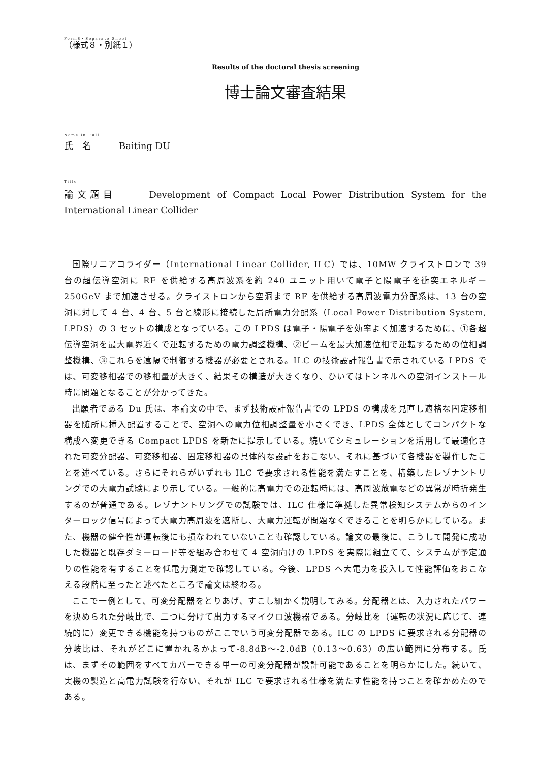Form8・Separate Sheet
（様式８・別紙１）
Results of the doctoral thesis screening
博士論文審査結果
Name in Full
氏　名　　　Baiting DU
Title
論文題目　　 Development of Compact Local Power Distribution System for the International Linear Collider
国際リニアコライダー（International Linear Collider, ILC）では、10MW クライストロンで 39 台の超伝導空洞に RF を供給する高周波系を約 240 ユニット用いて電子と陽電子を衝突エネルギー250GeV まで加速させる。クライストロンから空洞まで RF を供給する高周波電力分配系は、13 台の空洞に対して 4 台、4 台、5 台と線形に接続した局所電力分配系（Local Power Distribution System, LPDS）の 3 セットの構成となっている。この LPDS は電子・陽電子を効率よく加速するために、①各超伝導空洞を最大電界近くで運転するための電力調整機構、②ビームを最大加速位相で運転するための位相調整機構、③これらを遠隔で制御する機器が必要とされる。ILC の技術設計報告書で示されている LPDS では、可変移相器での移相量が大きく、結果その構造が大きくなり、ひいてはトンネルへの空洞インストール時に問題となることが分かってきた。
出願者である Du 氏は、本論文の中で、まず技術設計報告書での LPDS の構成を見直し適格な固定移相器を随所に挿入配置することで、空洞への電力位相調整量を小さくでき、LPDS 全体としてコンパクトな構成へ変更できる Compact LPDS を新たに提示している。続いてシミュレーションを活用して最適化された可変分配器、可変移相器、固定移相器の具体的な設計をおこない、それに基づいて各機器を製作したことを述べている。さらにそれらがいずれも ILC で要求される性能を満たすことを、構築したレゾナントリングでの大電力試験により示している。一般的に高電力での運転時には、高周波放電などの異常が時折発生するのが普通である。レゾナントリングでの試験では、ILC 仕様に準拠した異常検知システムからのインターロック信号によって大電力高周波を遮断し、大電力運転が問題なくできることを明らかにしている。また、機器の健全性が運転後にも損なわれていないことも確認している。論文の最後に、こうして開発に成功した機器と既存ダミーロード等を組み合わせて 4 空洞向けの LPDS を実際に組立てて、システムが予定通りの性能を有することを低電力測定で確認している。今後、LPDS へ大電力を投入して性能評価をおこなえる段階に至ったと述べたところで論文は終わる。
ここで一例として、可変分配器をとりあげ、すこし細かく説明してみる。分配器とは、入力されたパワーを決められた分岐比で、二つに分けて出力するマイクロ波機器である。分岐比を（運転の状況に応じて、連続的に）変更できる機能を持つものがここでいう可変分配器である。ILC の LPDS に要求される分配器の分岐比は、それがどこに置かれるかよって-8.8dB～-2.0dB（0.13～0.63）の広い範囲に分布する。氏は、まずその範囲をすべてカバーできる単一の可変分配器が設計可能であることを明らかにした。続いて、実機の製造と高電力試験を行ない、それが ILC で要求される仕様を満たす性能を持つことを確かめたのである。